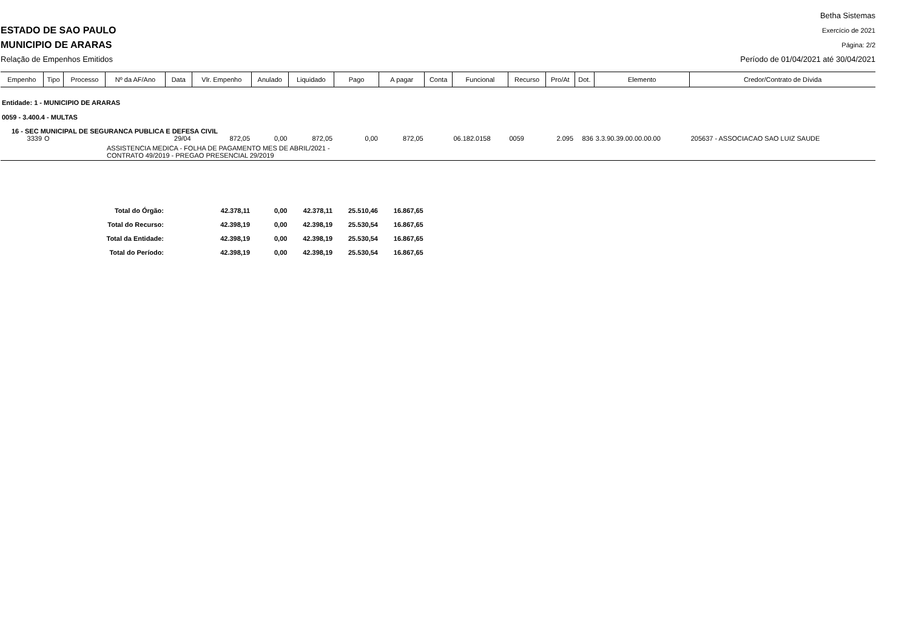ESTADO DE SAO PAULO
MUNICIPIO DE ARARAS
Relação de Empenhos Emitidos
Betha Sistemas
Exercício de 2021
Página: 2/2
Período de 01/04/2021 até 30/04/2021
| Empenho | Tipo | Processo | Nº da AF/Ano | Data | Vlr. Empenho | Anulado | Liquidado | Pago | A pagar | Conta | Funcional | Recurso | Pro/At | Dot. | Elemento | Credor/Contrato de Dívida |
| --- | --- | --- | --- | --- | --- | --- | --- | --- | --- | --- | --- | --- | --- | --- | --- | --- |
| Entidade: 1 - MUNICIPIO DE ARARAS | | | | | | | | | | | | | | | | |
| 0059 - 3.400.4 - MULTAS | | | | | | | | | | | | | | | | |
| 16 - SEC MUNICIPAL DE SEGURANCA PUBLICA E DEFESA CIVIL | | | | | | | | | | | | | | | | |
| 3339 | O | | | 29/04 | 872,05 | 0,00 | 872,05 | 0,00 | 872,05 | | 06.182.0158 | 0059 | 2.095 | 836 | 3.3.90.39.00.00.00.00 | 205637 - ASSOCIACAO SAO LUIZ SAUDE |
| | | | ASSISTENCIA MEDICA - FOLHA DE PAGAMENTO MES DE ABRIL/2021 - CONTRATO 49/2019 - PREGAO PRESENCIAL 29/2019 | | | | | | | | | | | | | |
| Total do Órgão: | | | | | 42.378,11 | 0,00 | 42.378,11 | 25.510,46 | 16.867,65 | | | | | | | |
| Total do Recurso: | | | | | 42.398,19 | 0,00 | 42.398,19 | 25.530,54 | 16.867,65 | | | | | | | |
| Total da Entidade: | | | | | 42.398,19 | 0,00 | 42.398,19 | 25.530,54 | 16.867,65 | | | | | | | |
| Total do Período: | | | | | 42.398,19 | 0,00 | 42.398,19 | 25.530,54 | 16.867,65 | | | | | | | |